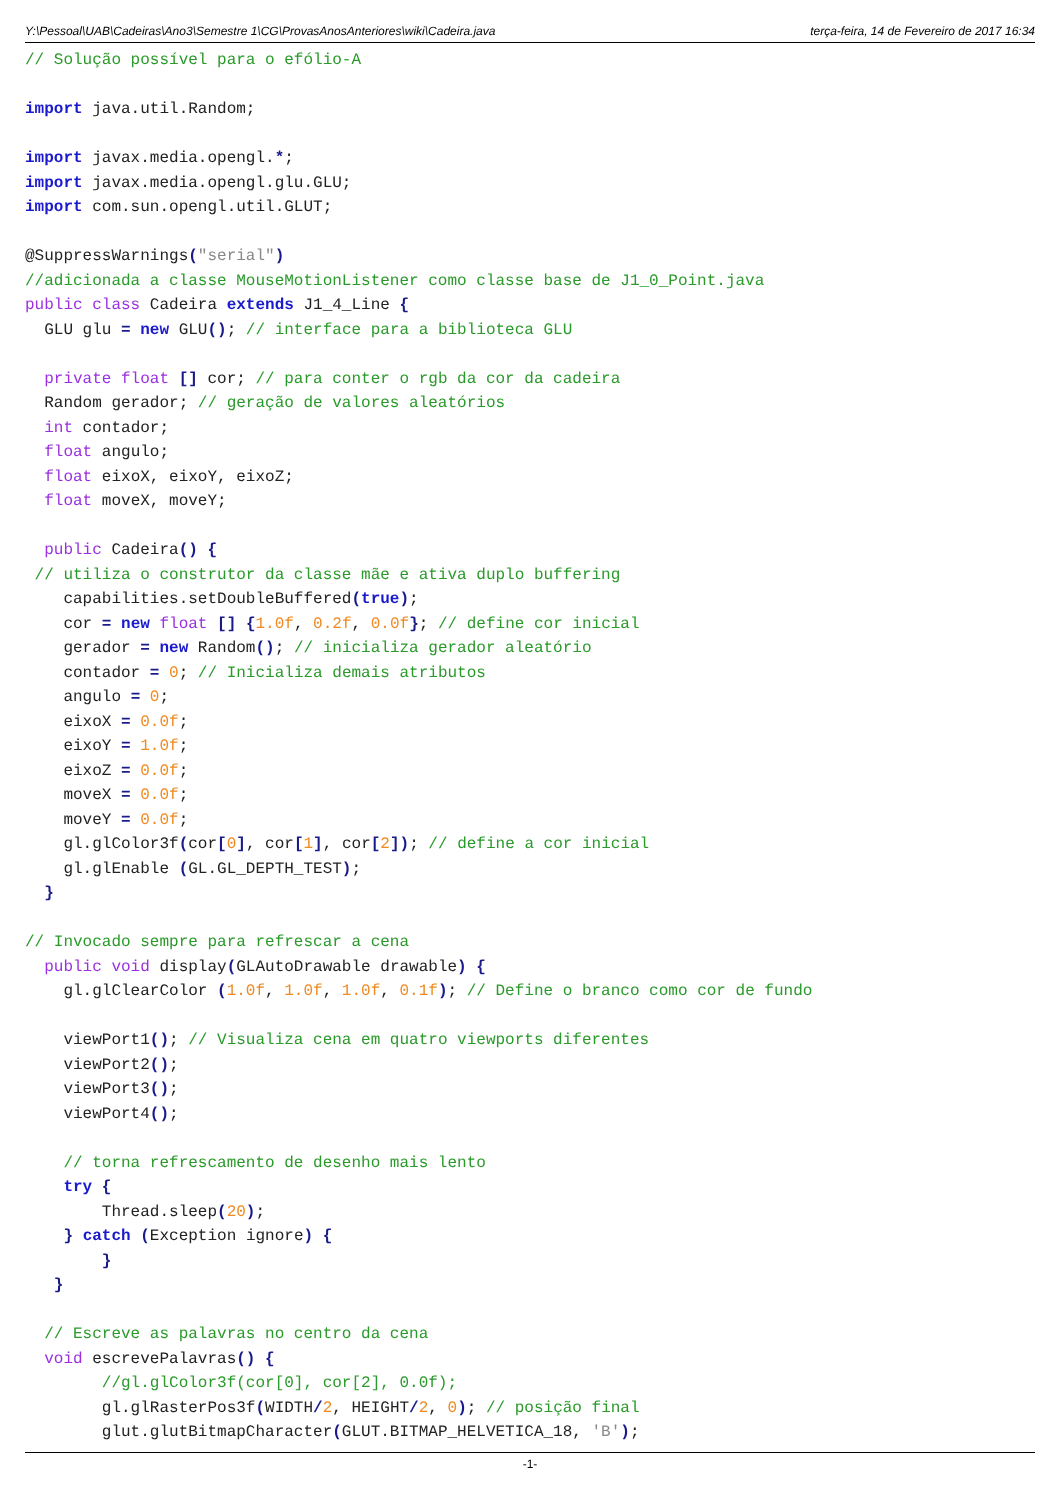Y:\Pessoal\UAB\Cadeiras\Ano3\Semestre 1\CG\ProvasAnosAnteriores\wiki\Cadeira.java terça-feira, 14 de Fevereiro de 2017 16:34
// Solução possível para o efólio-A

import java.util.Random;

import javax.media.opengl.*;
import javax.media.opengl.glu.GLU;
import com.sun.opengl.util.GLUT;

@SuppressWarnings("serial")
//adicionada a classe MouseMotionListener como classe base de J1_0_Point.java
public class Cadeira extends J1_4_Line {
  GLU glu = new GLU(); // interface para a biblioteca GLU

  private float [] cor; // para conter o rgb da cor da cadeira
  Random gerador; // geração de valores aleatórios
  int contador;
  float angulo;
  float eixoX, eixoY, eixoZ;
  float moveX, moveY;

  public Cadeira() {
 // utiliza o construtor da classe mãe e ativa duplo buffering
    capabilities.setDoubleBuffered(true);
    cor = new float [] {1.0f, 0.2f, 0.0f}; // define cor inicial
    gerador = new Random(); // inicializa gerador aleatório
    contador = 0; // Inicializa demais atributos
    angulo = 0;
    eixoX = 0.0f;
    eixoY = 1.0f;
    eixoZ = 0.0f;
    moveX = 0.0f;
    moveY = 0.0f;
    gl.glColor3f(cor[0], cor[1], cor[2]); // define a cor inicial
    gl.glEnable (GL.GL_DEPTH_TEST);
  }

// Invocado sempre para refrescar a cena
  public void display(GLAutoDrawable drawable) {
    gl.glClearColor (1.0f, 1.0f, 1.0f, 0.1f); // Define o branco como cor de fundo

    viewPort1(); // Visualiza cena em quatro viewports diferentes
    viewPort2();
    viewPort3();
    viewPort4();

    // torna refrescamento de desenho mais lento
    try {
        Thread.sleep(20);
    } catch (Exception ignore) {
        }
   }

  // Escreve as palavras no centro da cena
  void escrevePalavras() {
        //gl.glColor3f(cor[0], cor[2], 0.0f);
        gl.glRasterPos3f(WIDTH/2, HEIGHT/2, 0); // posição final
        glut.glutBitmapCharacter(GLUT.BITMAP_HELVETICA_18, 'B');
-1-